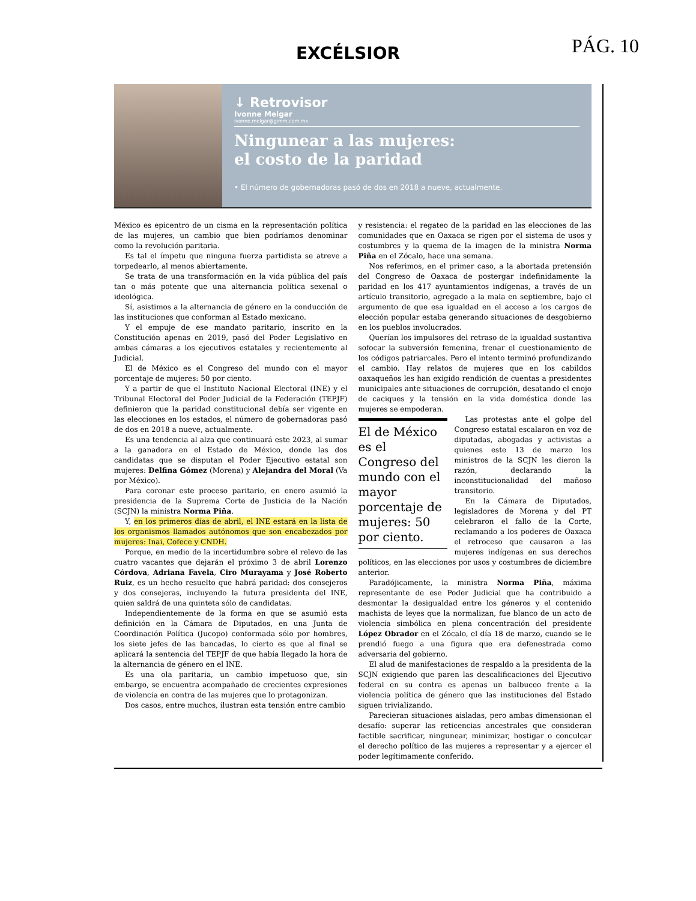EXCÉLSIOR PÁG. 10
↓ Retrovisor
Ivonne Melgar
ivonne.melgar@gimm.com.mx
Ningunear a las mujeres:
el costo de la paridad
• El número de gobernadoras pasó de dos en 2018 a nueve, actualmente.
México es epicentro de un cisma en la representación política de las mujeres, un cambio que bien podríamos denominar como la revolución paritaria.
Es tal el ímpetu que ninguna fuerza partidista se atreve a torpedearlo, al menos abiertamente.
Se trata de una transformación en la vida pública del país tan o más potente que una alternancia política sexenal o ideológica.
Sí, asistimos a la alternancia de género en la conducción de las instituciones que conforman al Estado mexicano.
Y el empuje de ese mandato paritario, inscrito en la Constitución apenas en 2019, pasó del Poder Legislativo en ambas cámaras a los ejecutivos estatales y recientemente al Judicial.
El de México es el Congreso del mundo con el mayor porcentaje de mujeres: 50 por ciento.
Y a partir de que el Instituto Nacional Electoral (INE) y el Tribunal Electoral del Poder Judicial de la Federación (TEPJF) definieron que la paridad constitucional debía ser vigente en las elecciones en los estados, el número de gobernadoras pasó de dos en 2018 a nueve, actualmente.
Es una tendencia al alza que continuará este 2023, al sumar a la ganadora en el Estado de México, donde las dos candidatas que se disputan el Poder Ejecutivo estatal son mujeres: Delfina Gómez (Morena) y Alejandra del Moral (Va por México).
Para coronar este proceso paritario, en enero asumió la presidencia de la Suprema Corte de Justicia de la Nación (SCJN) la ministra Norma Piña.
Y, en los primeros días de abril, el INE estará en la lista de los organismos llamados autónomos que son encabezados por mujeres: Inai, Cofece y CNDH.
Porque, en medio de la incertidumbre sobre el relevo de las cuatro vacantes que dejarán el próximo 3 de abril Lorenzo Córdova, Adriana Favela, Ciro Murayama y José Roberto Ruiz, es un hecho resuelto que habrá paridad: dos consejeros y dos consejeras, incluyendo la futura presidenta del INE, quien saldrá de una quinteta sólo de candidatas.
Independientemente de la forma en que se asumió esta definición en la Cámara de Diputados, en una Junta de Coordinación Política (Jucopo) conformada sólo por hombres, los siete jefes de las bancadas, lo cierto es que al final se aplicará la sentencia del TEPJF de que había llegado la hora de la alternancia de género en el INE.
Es una ola paritaria, un cambio impetuoso que, sin embargo, se encuentra acompañado de crecientes expresiones de violencia en contra de las mujeres que lo protagonizan.
Dos casos, entre muchos, ilustran esta tensión entre cambio
y resistencia: el regateo de la paridad en las elecciones de las comunidades que en Oaxaca se rigen por el sistema de usos y costumbres y la quema de la imagen de la ministra Norma Piña en el Zócalo, hace una semana.
Nos referimos, en el primer caso, a la abortada pretensión del Congreso de Oaxaca de postergar indefinidamente la paridad en los 417 ayuntamientos indígenas, a través de un artículo transitorio, agregado a la mala en septiembre, bajo el argumento de que esa igualdad en el acceso a los cargos de elección popular estaba generando situaciones de desgobierno en los pueblos involucrados.
Querían los impulsores del retraso de la igualdad sustantiva sofocar la subversión femenina, frenar el cuestionamiento de los códigos patriarcales. Pero el intento terminó profundizando el cambio. Hay relatos de mujeres que en los cabildos oaxaqueños les han exigido rendición de cuentas a presidentes municipales ante situaciones de corrupción, desatando el enojo de caciques y la tensión en la vida doméstica donde las mujeres se empoderan.
El de México es el Congreso del mundo con el mayor porcentaje de mujeres: 50 por ciento.
Las protestas ante el golpe del Congreso estatal escalaron en voz de diputadas, abogadas y activistas a quienes este 13 de marzo los ministros de la SCJN les dieron la razón, declarando la inconstitucionalidad del mañoso transitorio.
En la Cámara de Diputados, legisladores de Morena y del PT celebraron el fallo de la Corte, reclamando a los poderes de Oaxaca el retroceso que causaron a las mujeres indígenas en sus derechos políticos, en las elecciones por usos y costumbres de diciembre anterior.
Paradójicamente, la ministra Norma Piña, máxima representante de ese Poder Judicial que ha contribuido a desmontar la desigualdad entre los géneros y el contenido machista de leyes que la normalizan, fue blanco de un acto de violencia simbólica en plena concentración del presidente López Obrador en el Zócalo, el día 18 de marzo, cuando se le prendió fuego a una figura que era defenestrada como adversaria del gobierno.
El alud de manifestaciones de respaldo a la presidenta de la SCJN exigiendo que paren las descalificaciones del Ejecutivo federal en su contra es apenas un balbuceo frente a la violencia política de género que las instituciones del Estado siguen trivializando.
Parecieran situaciones aisladas, pero ambas dimensionan el desafío: superar las reticencias ancestrales que consideran factible sacrificar, ningunear, minimizar, hostigar o conculcar el derecho político de las mujeres a representar y a ejercer el poder legítimamente conferido.